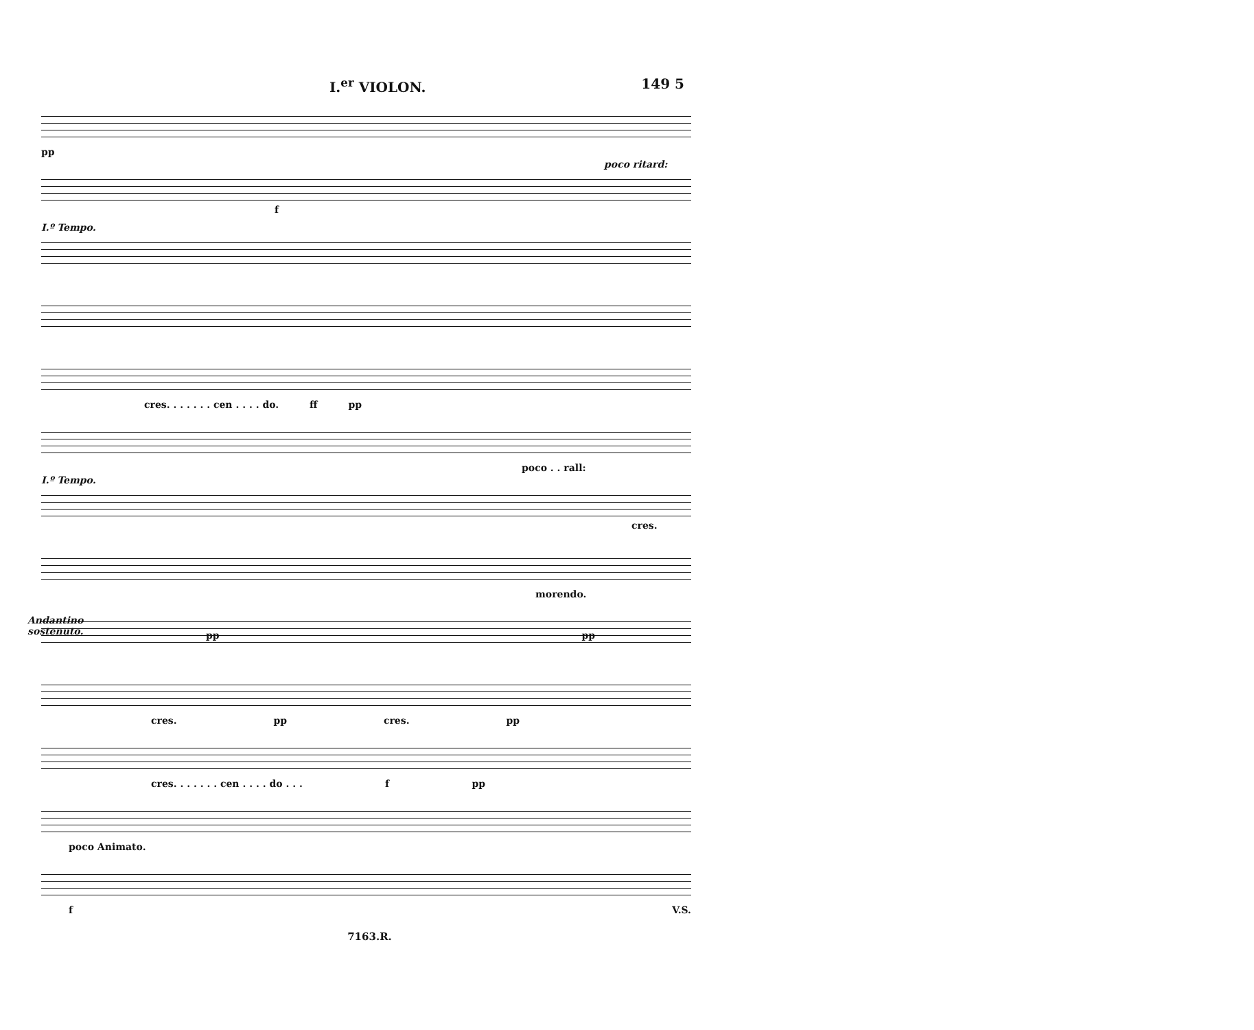I.<sup>er</sup> VIOLON. 149 5
pp
poco ritard:
f
I.º Tempo.
cres. . . . . . . cen . . . . do. ff pp
poco . . rall:
I.º Tempo.
cres.
morendo.
Andantino
sostenuto.
pp pp
cres. pp cres. pp
cres. . . . . . . cen . . . . do . . . f pp
poco Animato.
f V.S.
7163.R.